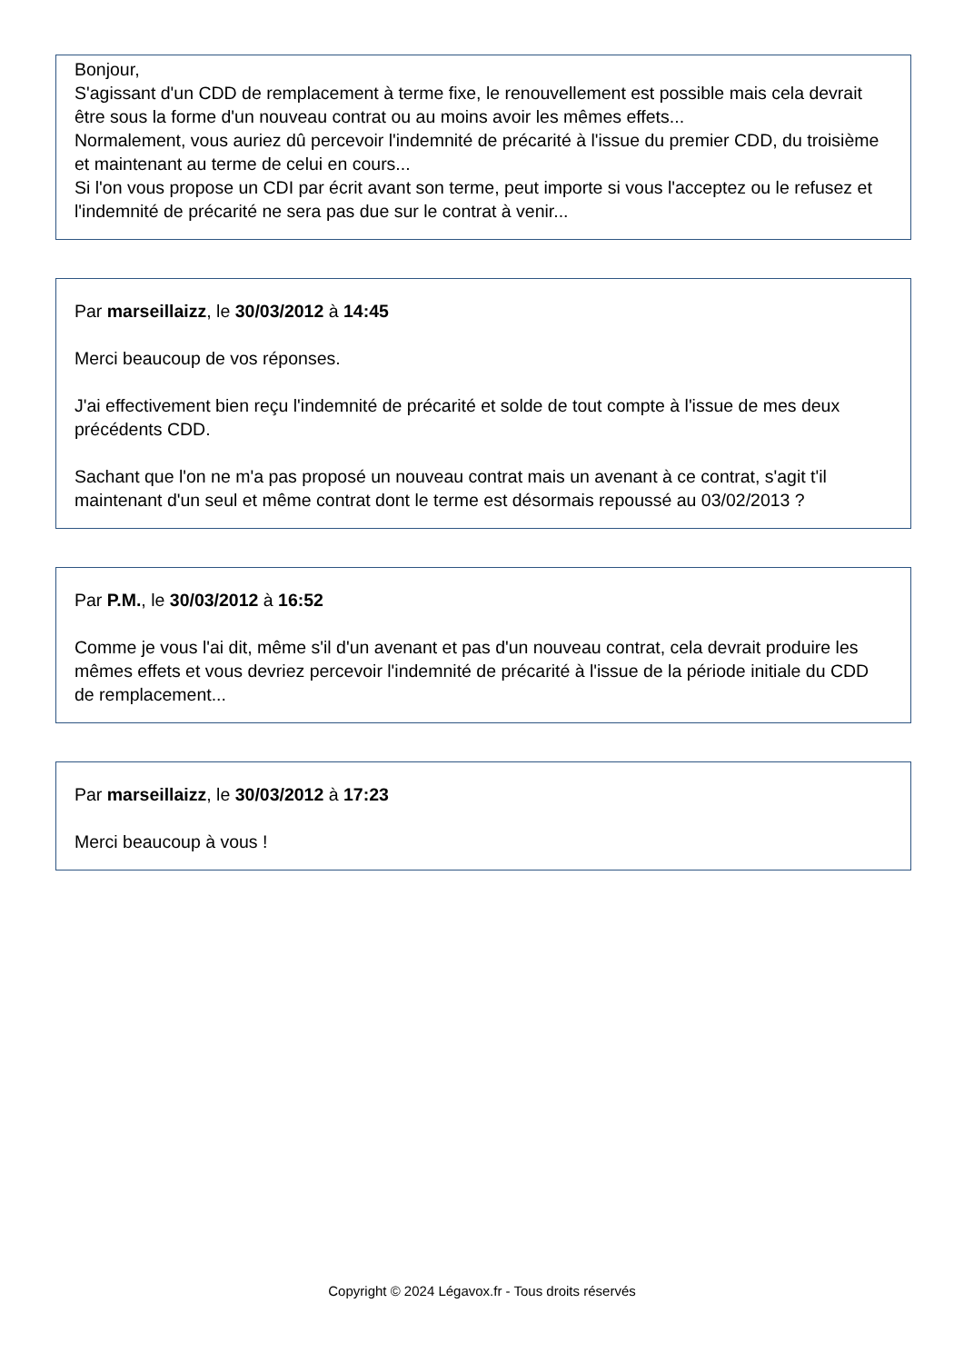Bonjour,
S'agissant d'un CDD de remplacement à terme fixe, le renouvellement est possible mais cela devrait être sous la forme d'un nouveau contrat ou au moins avoir les mêmes effets...
Normalement, vous auriez dû percevoir l'indemnité de précarité à l'issue du premier CDD, du troisième et maintenant au terme de celui en cours...
Si l'on vous propose un CDI par écrit avant son terme, peut importe si vous l'acceptez ou le refusez et l'indemnité de précarité ne sera pas due sur le contrat à venir...
Par marseillaizz, le 30/03/2012 à 14:45
Merci beaucoup de vos réponses.
J'ai effectivement bien reçu l'indemnité de précarité et solde de tout compte à l'issue de mes deux précédents CDD.
Sachant que l'on ne m'a pas proposé un nouveau contrat mais un avenant à ce contrat, s'agit t'il maintenant d'un seul et même contrat dont le terme est désormais repoussé au 03/02/2013 ?
Par P.M., le 30/03/2012 à 16:52
Comme je vous l'ai dit, même s'il d'un avenant et pas d'un nouveau contrat, cela devrait produire les mêmes effets et vous devriez percevoir l'indemnité de précarité à l'issue de la période initiale du CDD de remplacement...
Par marseillaizz, le 30/03/2012 à 17:23
Merci beaucoup à vous !
Copyright © 2024 Légavox.fr - Tous droits réservés